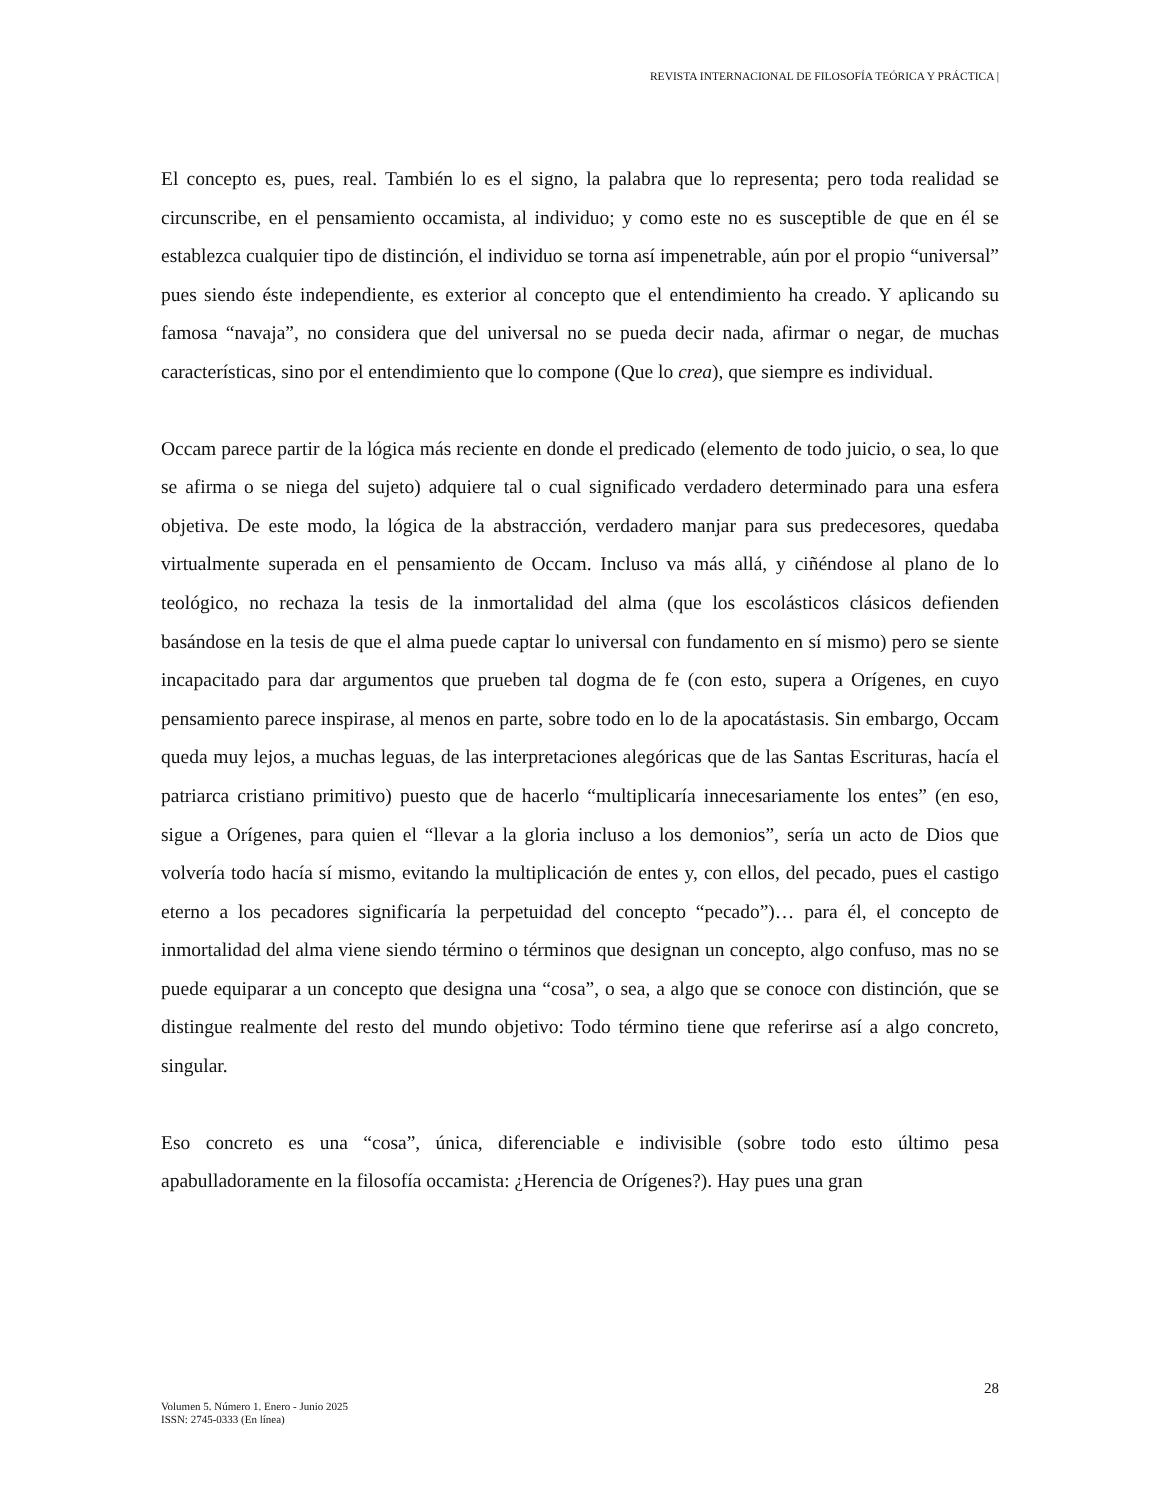REVISTA INTERNACIONAL DE FILOSOFÍA TEÓRICA Y PRÁCTICA |
El concepto es, pues, real. También lo es el signo, la palabra que lo representa; pero toda realidad se circunscribe, en el pensamiento occamista, al individuo; y como este no es susceptible de que en él se establezca cualquier tipo de distinción, el individuo se torna así impenetrable, aún por el propio “universal” pues siendo éste independiente, es exterior al concepto que el entendimiento ha creado. Y aplicando su famosa “navaja”, no considera que del universal no se pueda decir nada, afirmar o negar, de muchas características, sino por el entendimiento que lo compone (Que lo crea), que siempre es individual.
Occam parece partir de la lógica más reciente en donde el predicado (elemento de todo juicio, o sea, lo que se afirma o se niega del sujeto) adquiere tal o cual significado verdadero determinado para una esfera objetiva. De este modo, la lógica de la abstracción, verdadero manjar para sus predecesores, quedaba virtualmente superada en el pensamiento de Occam. Incluso va más allá, y ciñéndose al plano de lo teológico, no rechaza la tesis de la inmortalidad del alma (que los escolásticos clásicos defienden basándose en la tesis de que el alma puede captar lo universal con fundamento en sí mismo) pero se siente incapacitado para dar argumentos que prueben tal dogma de fe (con esto, supera a Orígenes, en cuyo pensamiento parece inspirase, al menos en parte, sobre todo en lo de la apocatástasis. Sin embargo, Occam queda muy lejos, a muchas leguas, de las interpretaciones alegóricas que de las Santas Escrituras, hacía el patriarca cristiano primitivo) puesto que de hacerlo “multiplicaría innecesariamente los entes” (en eso, sigue a Orígenes, para quien el “llevar a la gloria incluso a los demonios”, sería un acto de Dios que volvería todo hacía sí mismo, evitando la multiplicación de entes y, con ellos, del pecado, pues el castigo eterno a los pecadores significaría la perpetuidad del concepto “pecado”)… para él, el concepto de inmortalidad del alma viene siendo término o términos que designan un concepto, algo confuso, mas no se puede equiparar a un concepto que designa una “cosa”, o sea, a algo que se conoce con distinción, que se distingue realmente del resto del mundo objetivo: Todo término tiene que referirse así a algo concreto, singular.
Eso concreto es una “cosa”, única, diferenciable e indivisible (sobre todo esto último pesa apabulladoramente en la filosofía occamista: ¿Herencia de Orígenes?). Hay pues una gran
28
Volumen 5. Número 1. Enero - Junio 2025
ISSN: 2745-0333 (En línea)